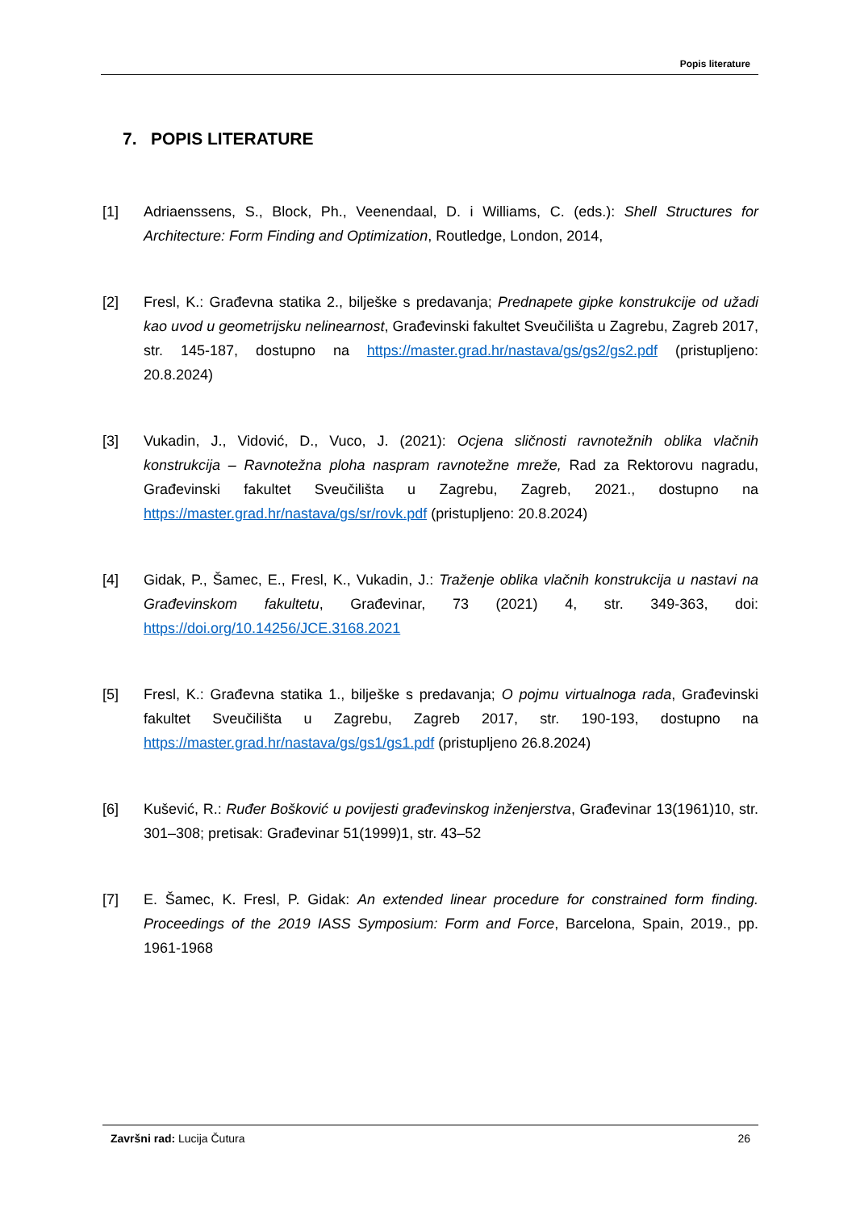Popis literature
7. POPIS LITERATURE
[1] Adriaenssens, S., Block, Ph., Veenendaal, D. i Williams, C. (eds.): Shell Structures for Architecture: Form Finding and Optimization, Routledge, London, 2014,
[2] Fresl, K.: Građevna statika 2., bilješke s predavanja; Prednapete gipke konstrukcije od užadi kao uvod u geometrijsku nelinearnost, Građevinski fakultet Sveučilišta u Zagrebu, Zagreb 2017, str. 145-187, dostupno na https://master.grad.hr/nastava/gs/gs2/gs2.pdf (pristupljeno: 20.8.2024)
[3] Vukadin, J., Vidović, D., Vuco, J. (2021): Ocjena sličnosti ravnotežnih oblika vlačnih konstrukcija – Ravnotežna ploha naspram ravnotežne mreže, Rad za Rektorovu nagradu, Građevinski fakultet Sveučilišta u Zagrebu, Zagreb, 2021., dostupno na https://master.grad.hr/nastava/gs/sr/rovk.pdf (pristupljeno: 20.8.2024)
[4] Gidak, P., Šamec, E., Fresl, K., Vukadin, J.: Traženje oblika vlačnih konstrukcija u nastavi na Građevinskom fakultetu, Građevinar, 73 (2021) 4, str. 349-363, doi: https://doi.org/10.14256/JCE.3168.2021
[5] Fresl, K.: Građevna statika 1., bilješke s predavanja; O pojmu virtualnoga rada, Građevinski fakultet Sveučilišta u Zagrebu, Zagreb 2017, str. 190-193, dostupno na https://master.grad.hr/nastava/gs/gs1/gs1.pdf (pristupljeno 26.8.2024)
[6] Kušević, R.: Ruđer Bošković u povijesti građevinskog inženjerstva, Građevinar 13(1961)10, str. 301–308; pretisak: Građevinar 51(1999)1, str. 43–52
[7] E. Šamec, K. Fresl, P. Gidak: An extended linear procedure for constrained form finding. Proceedings of the 2019 IASS Symposium: Form and Force, Barcelona, Spain, 2019., pp. 1961-1968
Završni rad: Lucija Čutura 26